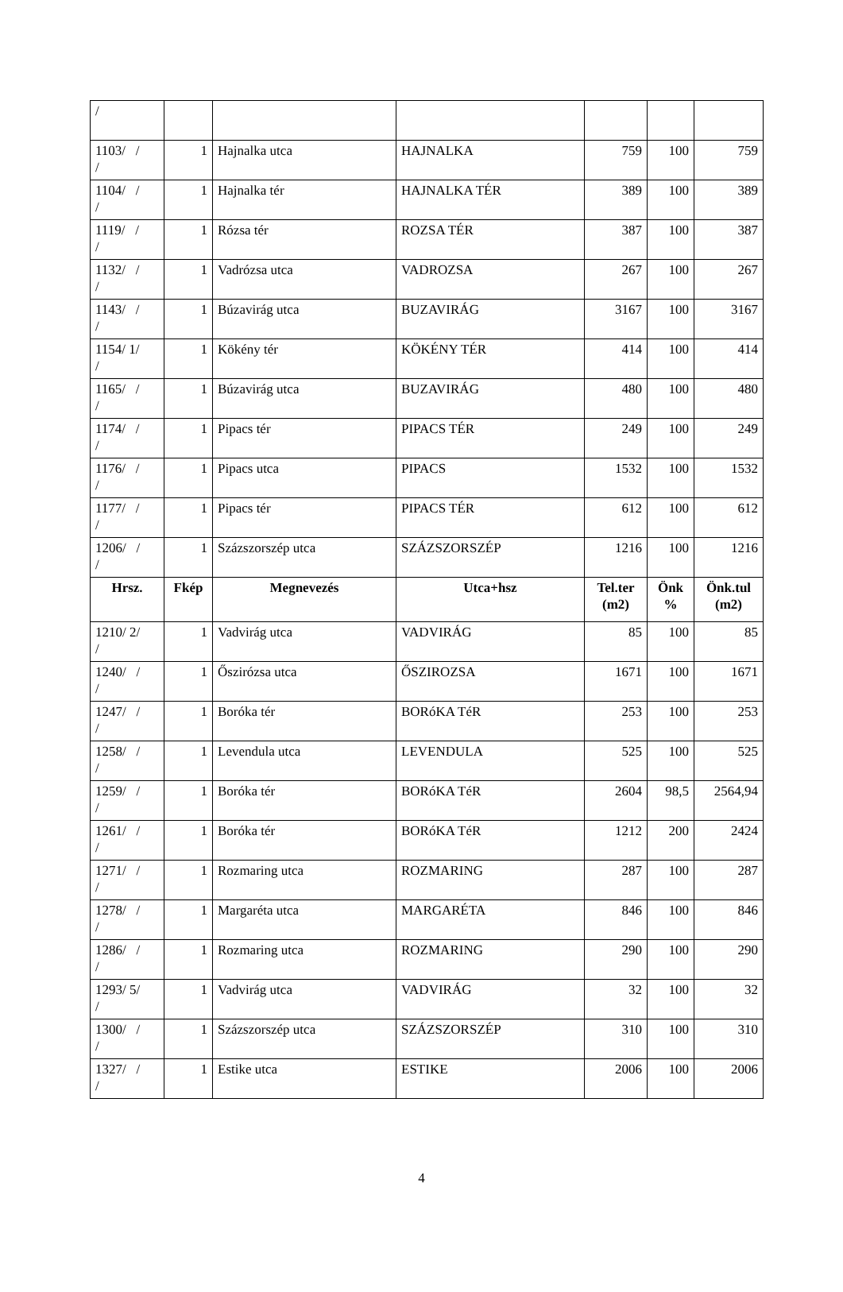| / | | | | | | |
| 1103/ / / | 1 | Hajnalka utca | HAJNALKA | 759 | 100 | 759 |
| 1104/ / / | 1 | Hajnalka tér | HAJNALKA TÉR | 389 | 100 | 389 |
| 1119/ / / | 1 | Rózsa tér | ROZSA TÉR | 387 | 100 | 387 |
| 1132/ / / | 1 | Vadrózsa utca | VADROZSA | 267 | 100 | 267 |
| 1143/ / / | 1 | Búzavirág utca | BUZAVIRÁG | 3167 | 100 | 3167 |
| 1154/ 1/ / | 1 | Kökény tér | KÖKÉNY TÉR | 414 | 100 | 414 |
| 1165/ / / | 1 | Búzavirág utca | BUZAVIRÁG | 480 | 100 | 480 |
| 1174/ / / | 1 | Pipacs tér | PIPACS TÉR | 249 | 100 | 249 |
| 1176/ / / | 1 | Pipacs utca | PIPACS | 1532 | 100 | 1532 |
| 1177/ / / | 1 | Pipacs tér | PIPACS TÉR | 612 | 100 | 612 |
| 1206/ / / | 1 | Százszorszép utca | SZÁZSZORSZÉP | 1216 | 100 | 1216 |
| Hrsz. | Fkép | Megnevezés | Utca+hsz | Tel.ter (m2) | Önk % | Önk.tul (m2) |
| 1210/ 2/ / | 1 | Vadvirág utca | VADVIRÁG | 85 | 100 | 85 |
| 1240/ / / | 1 | Őszirózsa utca | ŐSZIROZSA | 1671 | 100 | 1671 |
| 1247/ / / | 1 | Boróka tér | BORóKA TéR | 253 | 100 | 253 |
| 1258/ / / | 1 | Levendula utca | LEVENDULA | 525 | 100 | 525 |
| 1259/ / / | 1 | Boróka tér | BORóKA TéR | 2604 | 98,5 | 2564,94 |
| 1261/ / / | 1 | Boróka tér | BORóKA TéR | 1212 | 200 | 2424 |
| 1271/ / / | 1 | Rozmaring utca | ROZMARING | 287 | 100 | 287 |
| 1278/ / / | 1 | Margaréta utca | MARGARÉTA | 846 | 100 | 846 |
| 1286/ / / | 1 | Rozmaring utca | ROZMARING | 290 | 100 | 290 |
| 1293/ 5/ / | 1 | Vadvirág utca | VADVIRÁG | 32 | 100 | 32 |
| 1300/ / / | 1 | Százszorszép utca | SZÁZSZORSZÉP | 310 | 100 | 310 |
| 1327/ / / | 1 | Estike utca | ESTIKE | 2006 | 100 | 2006 |
4